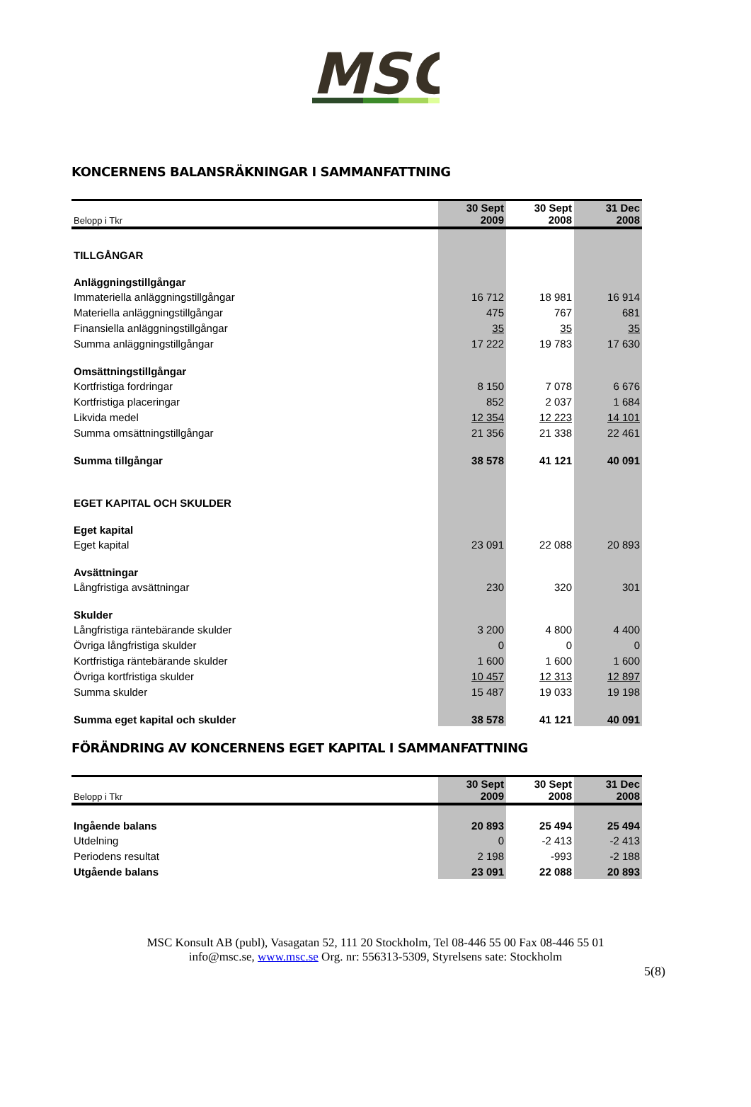MSC
KONCERNENS BALANSRÄKNINGAR I SAMMANFATTNING
| Belopp i Tkr | 30 Sept 2009 | 30 Sept 2008 | 31 Dec 2008 |
| --- | --- | --- | --- |
| TILLGÅNGAR | | | |
| Anläggningstillgångar | | | |
| Immateriella anläggningstillgångar | 16 712 | 18 981 | 16 914 |
| Materiella anläggningstillgångar | 475 | 767 | 681 |
| Finansiella anläggningstillgångar | 35 | 35 | 35 |
| Summa anläggningstillgångar | 17 222 | 19 783 | 17 630 |
| Omsättningstillgångar | | | |
| Kortfristiga fordringar | 8 150 | 7 078 | 6 676 |
| Kortfristiga placeringar | 852 | 2 037 | 1 684 |
| Likvida medel | 12 354 | 12 223 | 14 101 |
| Summa omsättningstillgångar | 21 356 | 21 338 | 22 461 |
| Summa tillgångar | 38 578 | 41 121 | 40 091 |
| EGET KAPITAL OCH SKULDER | | | |
| Eget kapital | | | |
| Eget kapital | 23 091 | 22 088 | 20 893 |
| Avsättningar | | | |
| Långfristiga avsättningar | 230 | 320 | 301 |
| Skulder | | | |
| Långfristiga räntebärande skulder | 3 200 | 4 800 | 4 400 |
| Övriga långfristiga skulder | 0 | 0 | 0 |
| Kortfristiga räntebärande skulder | 1 600 | 1 600 | 1 600 |
| Övriga kortfristiga skulder | 10 457 | 12 313 | 12 897 |
| Summa skulder | 15 487 | 19 033 | 19 198 |
| Summa eget kapital och skulder | 38 578 | 41 121 | 40 091 |
FÖRÄNDRING AV KONCERNENS EGET KAPITAL I SAMMANFATTNING
| Belopp i Tkr | 30 Sept 2009 | 30 Sept 2008 | 31 Dec 2008 |
| --- | --- | --- | --- |
| Ingående balans | 20 893 | 25 494 | 25 494 |
| Utdelning | 0 | -2 413 | -2 413 |
| Periodens resultat | 2 198 | -993 | -2 188 |
| Utgående balans | 23 091 | 22 088 | 20 893 |
MSC Konsult AB (publ), Vasagatan 52, 111 20 Stockholm, Tel 08-446 55 00 Fax 08-446 55 01
info@msc.se, www.msc.se Org. nr: 556313-5309, Styrelsens sate: Stockholm
5(8)